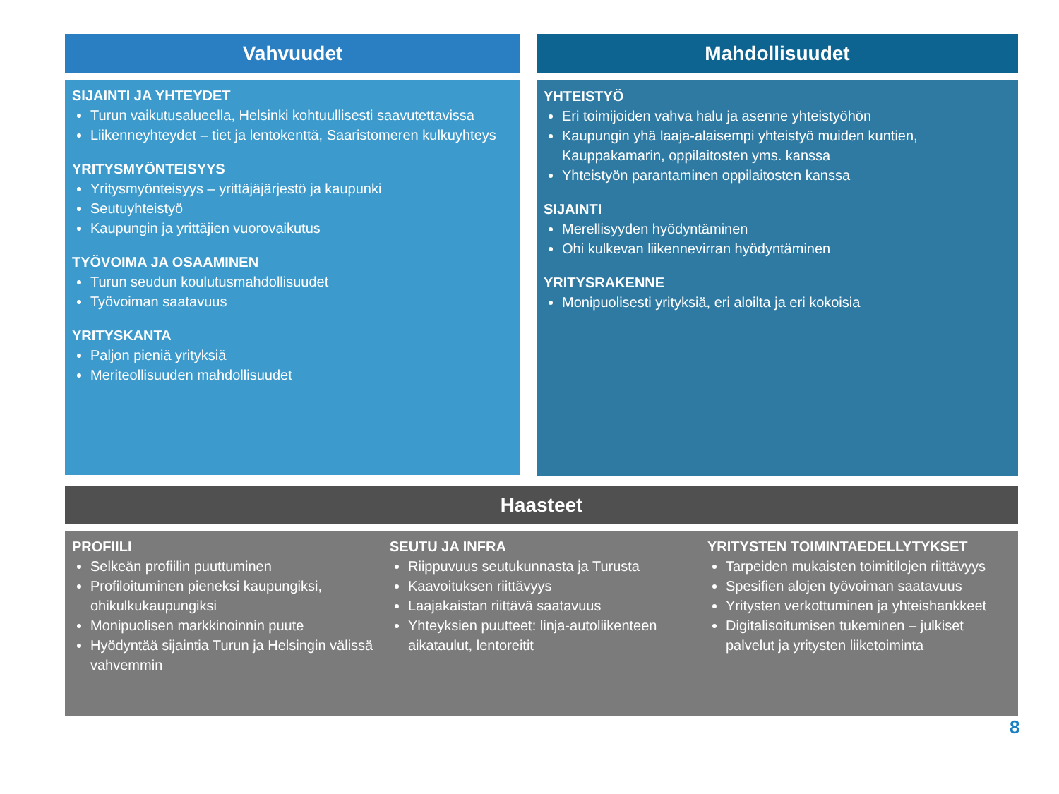Vahvuudet
SIJAINTI JA YHTEYDET
Turun vaikutusalueella, Helsinki kohtuullisesti saavutettavissa
Liikenneyhteydet – tiet ja lentokenttä, Saaristomeren kulkuyhteys
YRITYSMYÖNTEISYYS
Yritysmyönteisyys – yrittäjäjärjestö ja kaupunki
Seutuyhteistyö
Kaupungin ja yrittäjien vuorovaikutus
TYÖVOIMA JA OSAAMINEN
Turun seudun koulutusmahdollisuudet
Työvoiman saatavuus
YRITYSKANTA
Paljon pieniä yrityksiä
Meriteollisuuden mahdollisuudet
Mahdollisuudet
YHTEISTYÖ
Eri toimijoiden vahva halu ja asenne yhteistyöhön
Kaupungin yhä laaja-alaisempi yhteistyö muiden kuntien, Kauppakamarin, oppilaitosten yms. kanssa
Yhteistyön parantaminen oppilaitosten kanssa
SIJAINTI
Merellisyyden hyödyntäminen
Ohi kulkevan liikennevirran hyödyntäminen
YRITYSRAKENNE
Monipuolisesti yrityksiä, eri aloilta ja eri kokoisia
Haasteet
PROFIILI
Selkeän profiilin puuttuminen
Profiloituminen pieneksi kaupungiksi, ohikulkukaupungiksi
Monipuolisen markkinoinnin puute
Hyödyntää sijaintia Turun ja Helsingin välissä vahvemmin
SEUTU JA INFRA
Riippuvuus seutukunnasta ja Turusta
Kaavoituksen riittävyys
Laajakaistan riittävä saatavuus
Yhteyksien puutteet: linja-autoliikenteen aikataulut, lentoreitit
YRITYSTEN TOIMINTAEDELLYTYKSET
Tarpeiden mukaisten toimitilojen riittävyys
Spesifien alojen työvoiman saatavuus
Yritysten verkottuminen ja yhteishankkeet
Digitalisoitumisen tukeminen – julkiset palvelut ja yritysten liiketoiminta
8